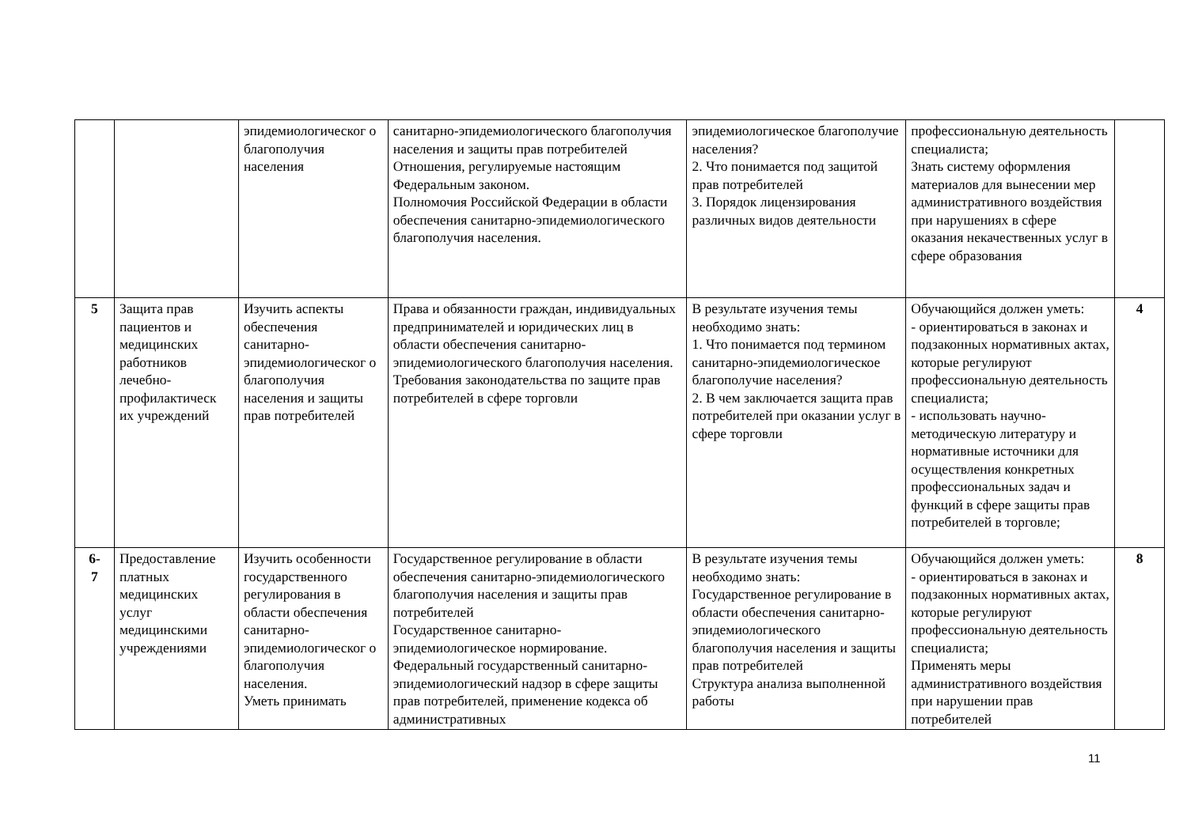| | | эпидемиологическог о благополучия населения | санитарно-эпидемиологического благополучия населения и защиты прав потребителей Отношения, регулируемые настоящим Федеральным законом. Полномочия Российской Федерации в области обеспечения санитарно-эпидемиологического благополучия населения. | эпидемиологическое благополучие населения? 2. Что понимается под защитой прав потребителей 3. Порядок лицензирования различных видов деятельности | профессиональную деятельность специалиста; Знать систему оформления материалов для вынесении мер административного воздействия при нарушениях в сфере оказания некачественных услуг в сфере образования | |
| 5 | Защита прав пациентов и медицинских работников лечебно-профилактическ их учреждений | Изучить аспекты обеспечения санитарно-эпидемиологическог о благополучия населения и защиты прав потребителей | Права и обязанности граждан, индивидуальных предпринимателей и юридических лиц в области обеспечения санитарно-эпидемиологического благополучия населения. Требования законодательства по защите прав потребителей в сфере торговли | В результате изучения темы необходимо знать: 1. Что понимается под термином санитарно-эпидемиологическое благополучие населения? 2. В чем заключается защита прав потребителей при оказании услуг в сфере торговли | Обучающийся должен уметь: - ориентироваться в законах и подзаконных нормативных актах, которые регулируют профессиональную деятельность специалиста; - использовать научно-методическую литературу и нормативные источники для осуществления конкретных профессиональных задач и функций в сфере защиты прав потребителей в торговле; | 4 |
| 6- 7 | Предоставление платных медицинских услуг медицинскими учреждениями | Изучить особенности государственного регулирования в области обеспечения санитарно-эпидемиологическог о благополучия населения. Уметь принимать | Государственное регулирование в области обеспечения санитарно-эпидемиологического благополучия населения и защиты прав потребителей Государственное санитарно-эпидемиологическое нормирование. Федеральный государственный санитарно-эпидемиологический надзор в сфере защиты прав потребителей, применение кодекса об административных | В результате изучения темы необходимо знать: Государственное регулирование в области обеспечения санитарно-эпидемиологического благополучия населения и защиты прав потребителей Структура анализа выполненной работы | Обучающийся должен уметь: - ориентироваться в законах и подзаконных нормативных актах, которые регулируют профессиональную деятельность специалиста; Применять меры административного воздействия при нарушении прав потребителей | 8 |
11